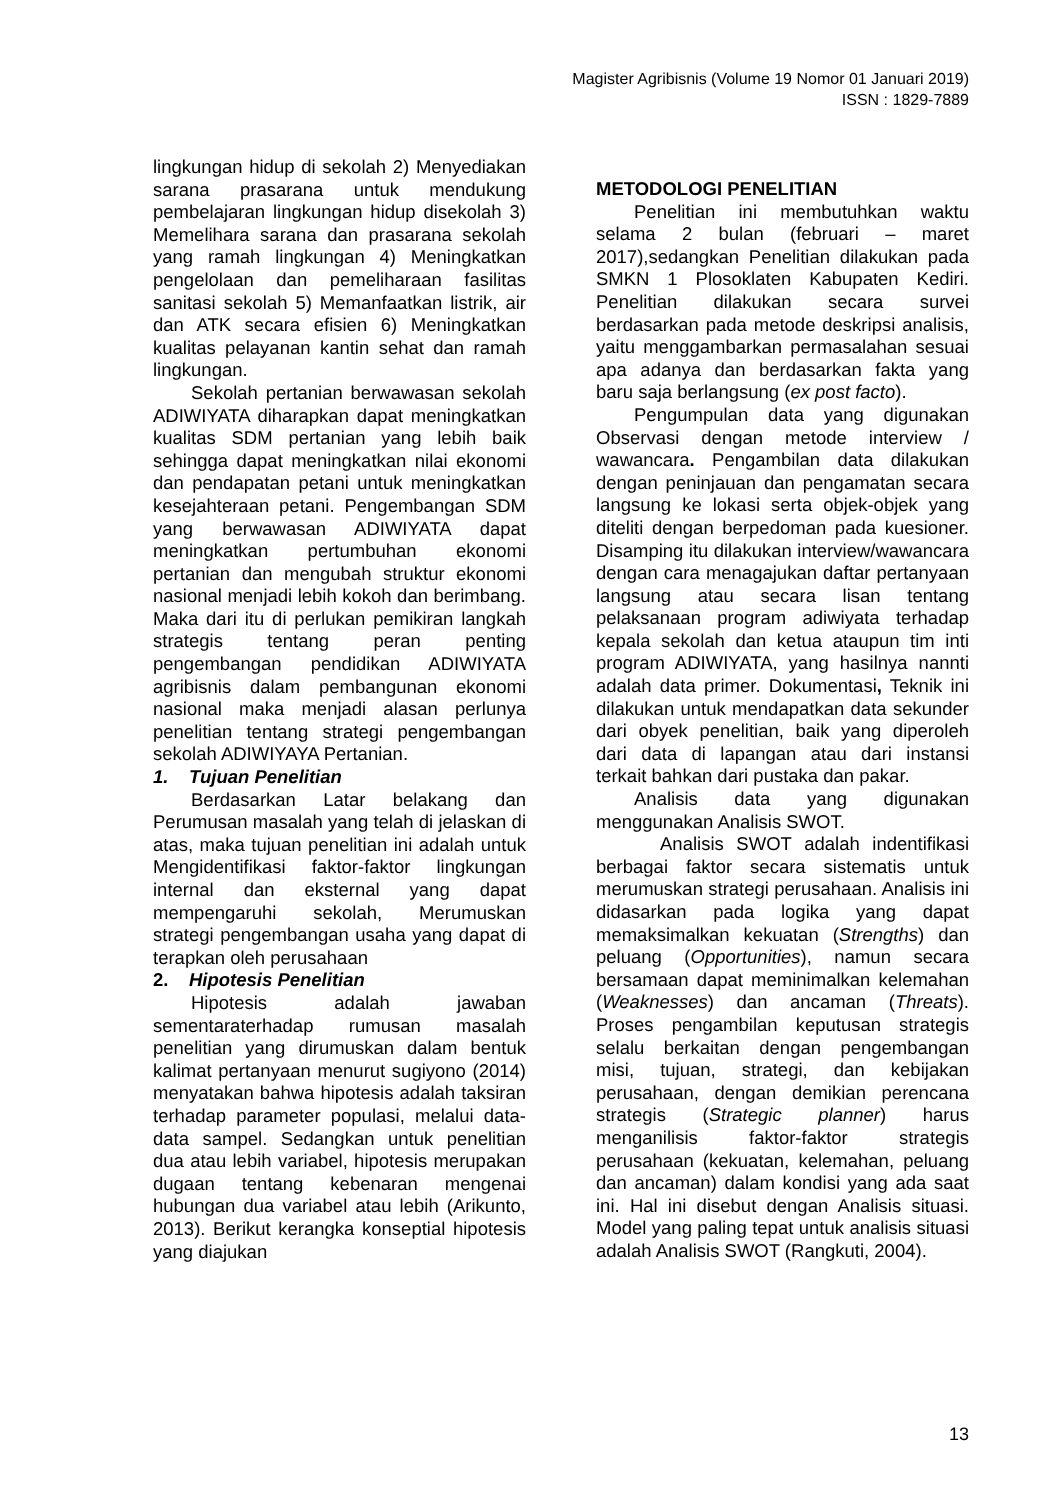Magister Agribisnis (Volume 19 Nomor 01 Januari 2019)
ISSN : 1829-7889
lingkungan hidup di sekolah 2) Menyediakan sarana prasarana untuk mendukung pembelajaran lingkungan hidup disekolah 3) Memelihara sarana dan prasarana sekolah yang ramah lingkungan 4) Meningkatkan pengelolaan dan pemeliharaan fasilitas sanitasi sekolah 5) Memanfaatkan listrik, air dan ATK secara efisien 6) Meningkatkan kualitas pelayanan kantin sehat dan ramah lingkungan.
Sekolah pertanian berwawasan sekolah ADIWIYATA diharapkan dapat meningkatkan kualitas SDM pertanian yang lebih baik sehingga dapat meningkatkan nilai ekonomi dan pendapatan petani untuk meningkatkan kesejahteraan petani. Pengembangan SDM yang berwawasan ADIWIYATA dapat meningkatkan pertumbuhan ekonomi pertanian dan mengubah struktur ekonomi nasional menjadi lebih kokoh dan berimbang. Maka dari itu di perlukan pemikiran langkah strategis tentang peran penting pengembangan pendidikan ADIWIYATA agribisnis dalam pembangunan ekonomi nasional maka menjadi alasan perlunya penelitian tentang strategi pengembangan sekolah ADIWIYAYA Pertanian.
1. Tujuan Penelitian
Berdasarkan Latar belakang dan Perumusan masalah yang telah di jelaskan di atas, maka tujuan penelitian ini adalah untuk Mengidentifikasi faktor-faktor lingkungan internal dan eksternal yang dapat mempengaruhi sekolah, Merumuskan strategi pengembangan usaha yang dapat di terapkan oleh perusahaan
2. Hipotesis Penelitian
Hipotesis adalah jawaban sementaraterhadap rumusan masalah penelitian yang dirumuskan dalam bentuk kalimat pertanyaan menurut sugiyono (2014) menyatakan bahwa hipotesis adalah taksiran terhadap parameter populasi, melalui data-data sampel. Sedangkan untuk penelitian dua atau lebih variabel, hipotesis merupakan dugaan tentang kebenaran mengenai hubungan dua variabel atau lebih (Arikunto, 2013). Berikut kerangka konseptial hipotesis yang diajukan
METODOLOGI PENELITIAN
Penelitian ini membutuhkan waktu selama 2 bulan (februari – maret 2017),sedangkan Penelitian dilakukan pada SMKN 1 Plosoklaten Kabupaten Kediri. Penelitian dilakukan secara survei berdasarkan pada metode deskripsi analisis, yaitu menggambarkan permasalahan sesuai apa adanya dan berdasarkan fakta yang baru saja berlangsung (ex post facto).
Pengumpulan data yang digunakan Observasi dengan metode interview / wawancara. Pengambilan data dilakukan dengan peninjauan dan pengamatan secara langsung ke lokasi serta objek-objek yang diteliti dengan berpedoman pada kuesioner. Disamping itu dilakukan interview/wawancara dengan cara menagajukan daftar pertanyaan langsung atau secara lisan tentang pelaksanaan program adiwiyata terhadap kepala sekolah dan ketua ataupun tim inti program ADIWIYATA, yang hasilnya nannti adalah data primer. Dokumentasi, Teknik ini dilakukan untuk mendapatkan data sekunder dari obyek penelitian, baik yang diperoleh dari data di lapangan atau dari instansi terkait bahkan dari pustaka dan pakar.
Analisis data yang digunakan menggunakan Analisis SWOT.
Analisis SWOT adalah indentifikasi berbagai faktor secara sistematis untuk merumuskan strategi perusahaan. Analisis ini didasarkan pada logika yang dapat memaksimalkan kekuatan (Strengths) dan peluang (Opportunities), namun secara bersamaan dapat meminimalkan kelemahan (Weaknesses) dan ancaman (Threats). Proses pengambilan keputusan strategis selalu berkaitan dengan pengembangan misi, tujuan, strategi, dan kebijakan perusahaan, dengan demikian perencana strategis (Strategic planner) harus menganilisis faktor-faktor strategis perusahaan (kekuatan, kelemahan, peluang dan ancaman) dalam kondisi yang ada saat ini. Hal ini disebut dengan Analisis situasi. Model yang paling tepat untuk analisis situasi adalah Analisis SWOT (Rangkuti, 2004).
13